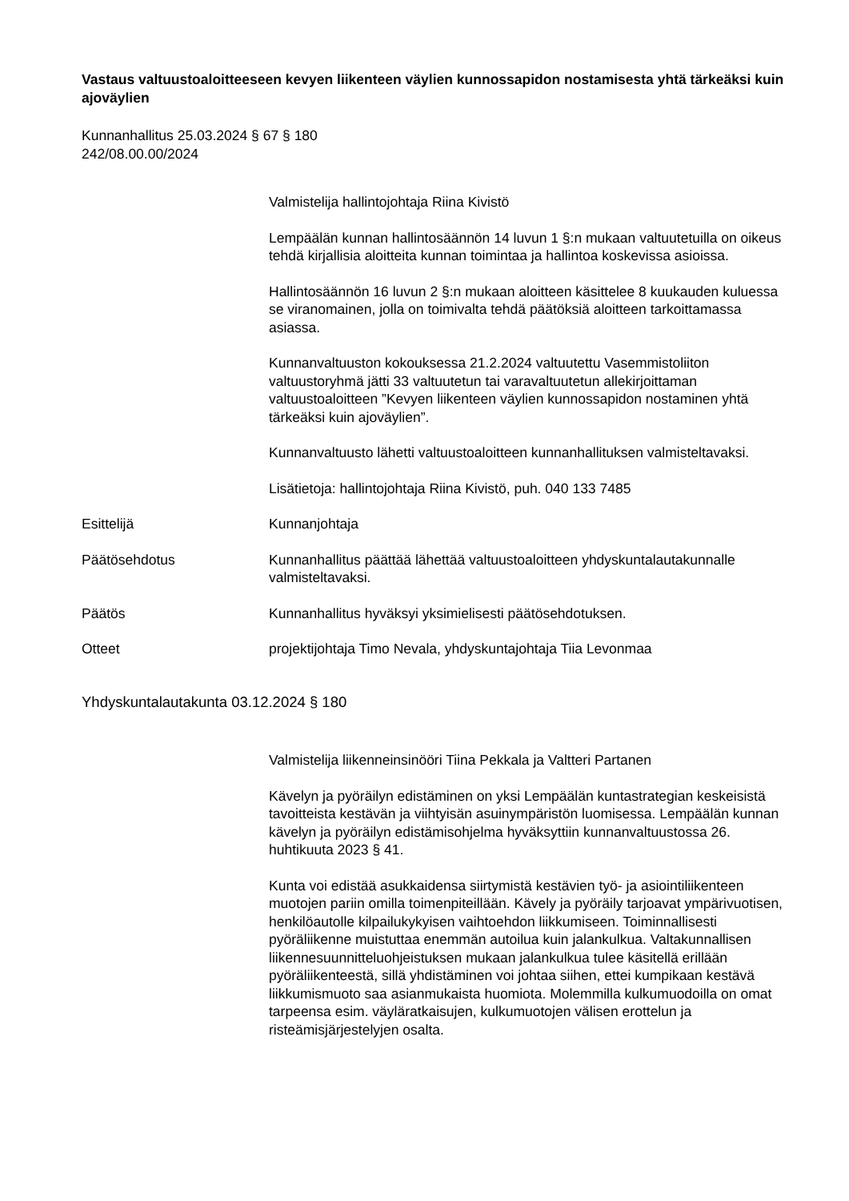Vastaus valtuustoaloitteeseen kevyen liikenteen väylien kunnossapidon nostamisesta yhtä tärkeäksi kuin ajoväylien
Kunnanhallitus 25.03.2024 § 67 § 180
242/08.00.00/2024
Valmistelija hallintojohtaja Riina Kivistö
Lempäälän kunnan hallintosäännön 14 luvun 1 §:n mukaan valtuutetuilla on oikeus tehdä kirjallisia aloitteita kunnan toimintaa ja hallintoa koskevissa asioissa.
Hallintosäännön 16 luvun 2 §:n mukaan aloitteen käsittelee 8 kuukauden kuluessa se viranomainen, jolla on toimivalta tehdä päätöksiä aloitteen tarkoittamassa asiassa.
Kunnanvaltuuston kokouksessa 21.2.2024 valtuutettu Vasemmistoliiton valtuustoryhmä jätti 33 valtuutetun tai varavaltuutetun allekirjoittaman valtuustoaloitteen ”Kevyen liikenteen väylien kunnossapidon nostaminen yhtä tärkeäksi kuin ajoväylien”.
Kunnanvaltuusto lähetti valtuustoaloitteen kunnanhallituksen valmisteltavaksi.
Lisätietoja: hallintojohtaja Riina Kivistö, puh. 040 133 7485
Esittelijä Kunnanjohtaja
Päätösehdotus Kunnanhallitus päättää lähettää valtuustoaloitteen yhdyskuntalautakunnalle valmisteltavaksi.
Päätös Kunnanhallitus hyväksyi yksimielisesti päätösehdotuksen.
Otteet projektijohtaja Timo Nevala, yhdyskuntajohtaja Tiia Levonmaa
Yhdyskuntalautakunta 03.12.2024 § 180
Valmistelija liikenneinsinööri Tiina Pekkala ja Valtteri Partanen
Kävelyn ja pyöräilyn edistäminen on yksi Lempäälän kuntastrategian keskeisistä tavoitteista kestävän ja viihtyisän asuinympäristön luomisessa. Lempäälän kunnan kävelyn ja pyöräilyn edistämisohjelma hyväksyttiin kunnanvaltuustossa 26. huhtikuuta 2023 § 41.
Kunta voi edistää asukkaidensa siirtymistä kestävien työ- ja asiointiliikenteen muotojen pariin omilla toimenpiteillään. Kävely ja pyöräily tarjoavat ympärivuotisen, henkilöautolle kilpailukykyisen vaihtoehdon liikkumiseen. Toiminnallisesti pyöräliikenne muistuttaa enemmän autoilua kuin jalankulkua. Valtakunnallisen liikennesuunnitteluohjeistuksen mukaan jalankulkua tulee käsitellä erillään pyöräliikenteestä, sillä yhdistäminen voi johtaa siihen, ettei kumpikaan kestävä liikkumismuoto saa asianmukaista huomiota. Molemmilla kulkumuodoilla on omat tarpeensa esim. väyläratkaisujen, kulkumuotojen välisen erottelun ja risteämisjärjestelyjen osalta.